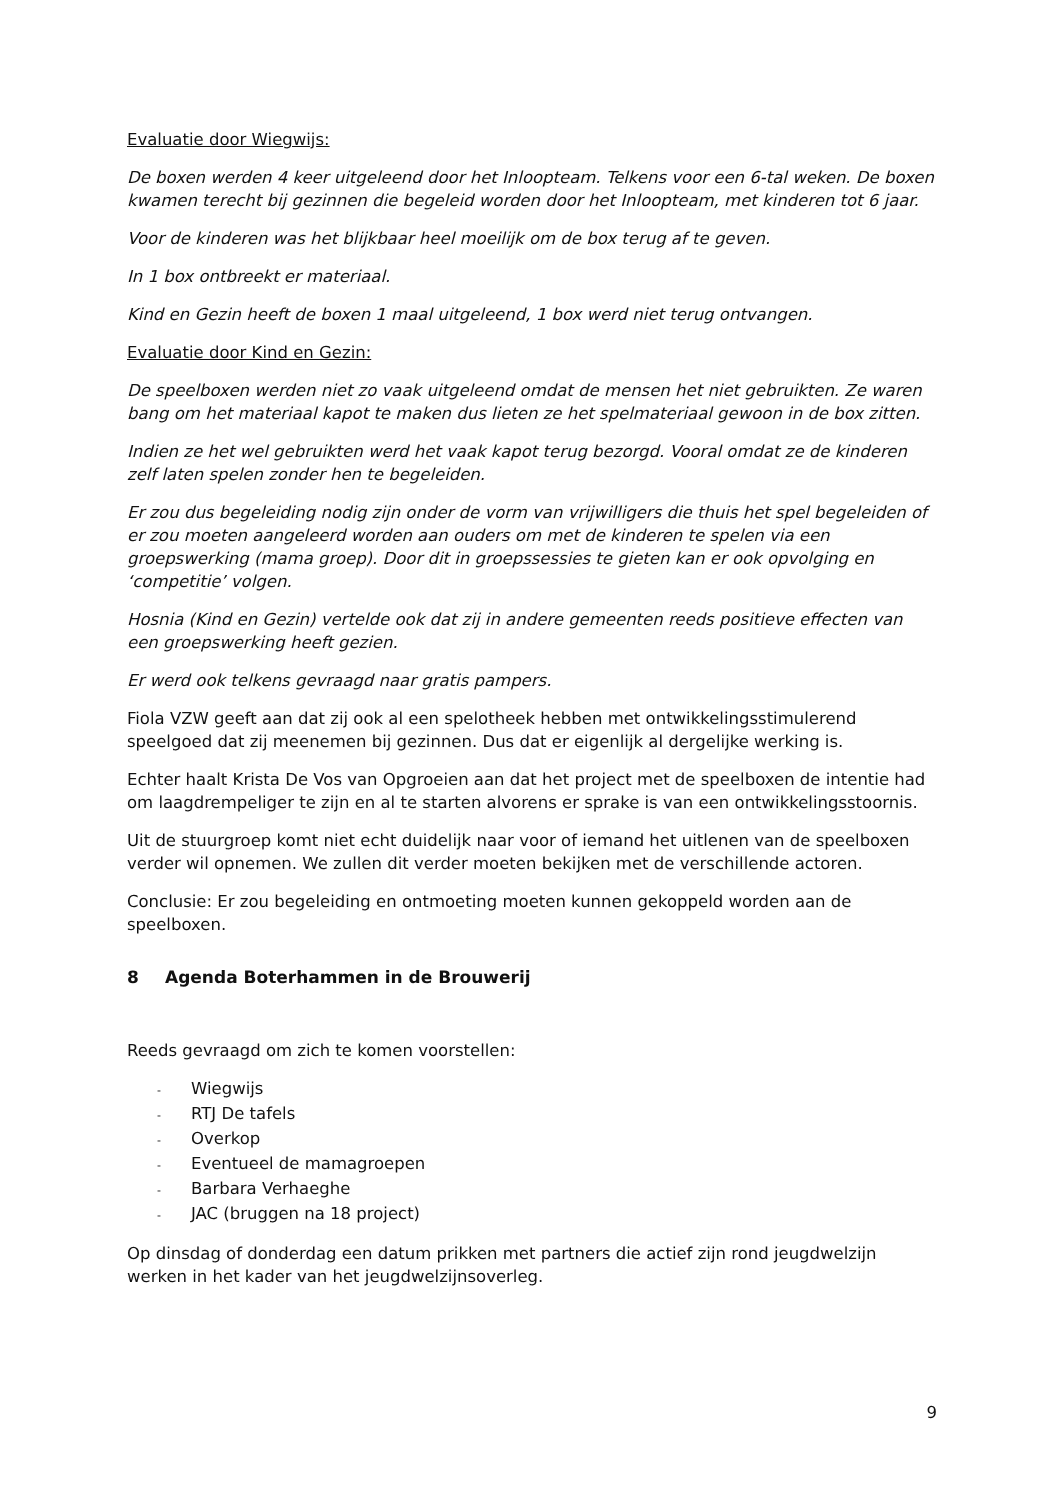Evaluatie door Wiegwijs:
De boxen werden 4 keer uitgeleend door het Inloopteam. Telkens voor een 6-tal weken. De boxen kwamen terecht bij gezinnen die begeleid worden door het Inloopteam, met kinderen tot 6 jaar.
Voor de kinderen was het blijkbaar heel moeilijk om de box terug af te geven.
In 1 box ontbreekt er materiaal.
Kind en Gezin heeft de boxen 1 maal uitgeleend, 1 box werd niet terug ontvangen.
Evaluatie door Kind en Gezin:
De speelboxen werden niet zo vaak uitgeleend omdat de mensen het niet gebruikten. Ze waren bang om het materiaal kapot te maken dus lieten ze het spelmateriaal gewoon in de box zitten.
Indien ze het wel gebruikten werd het vaak kapot terug bezorgd. Vooral omdat ze de kinderen zelf laten spelen zonder hen te begeleiden.
Er zou dus begeleiding nodig zijn onder de vorm van vrijwilligers die thuis het spel begeleiden of er zou moeten aangeleerd worden aan ouders om met de kinderen te spelen via een groepswerking (mama groep). Door dit in groepssessies te gieten kan er ook opvolging en ‘competitie’ volgen.
Hosnia (Kind en Gezin) vertelde ook dat zij in andere gemeenten reeds positieve effecten van een groepswerking heeft gezien.
Er werd ook telkens gevraagd naar gratis pampers.
Fiola VZW geeft aan dat zij ook al een spelotheek hebben met ontwikkelingsstimulerend speelgoed dat zij meenemen bij gezinnen. Dus dat er eigenlijk al dergelijke werking is.
Echter haalt Krista De Vos van Opgroeien aan dat het project met de speelboxen de intentie had om laagdrempeliger te zijn en al te starten alvorens er sprake is van een ontwikkelingsstoornis.
Uit de stuurgroep komt niet echt duidelijk naar voor of iemand het uitlenen van de speelboxen verder wil opnemen. We zullen dit verder moeten bekijken met de verschillende actoren.
Conclusie: Er zou begeleiding en ontmoeting moeten kunnen gekoppeld worden aan de speelboxen.
8 Agenda Boterhammen in de Brouwerij
Reeds gevraagd om zich te komen voorstellen:
- Wiegwijs
- RTJ De tafels
- Overkop
- Eventueel de mamagroepen
- Barbara Verhaeghe
- JAC (bruggen na 18 project)
Op dinsdag of donderdag een datum prikken met partners die actief zijn rond jeugdwelzijn werken in het kader van het jeugdwelzijnsoverleg.
9